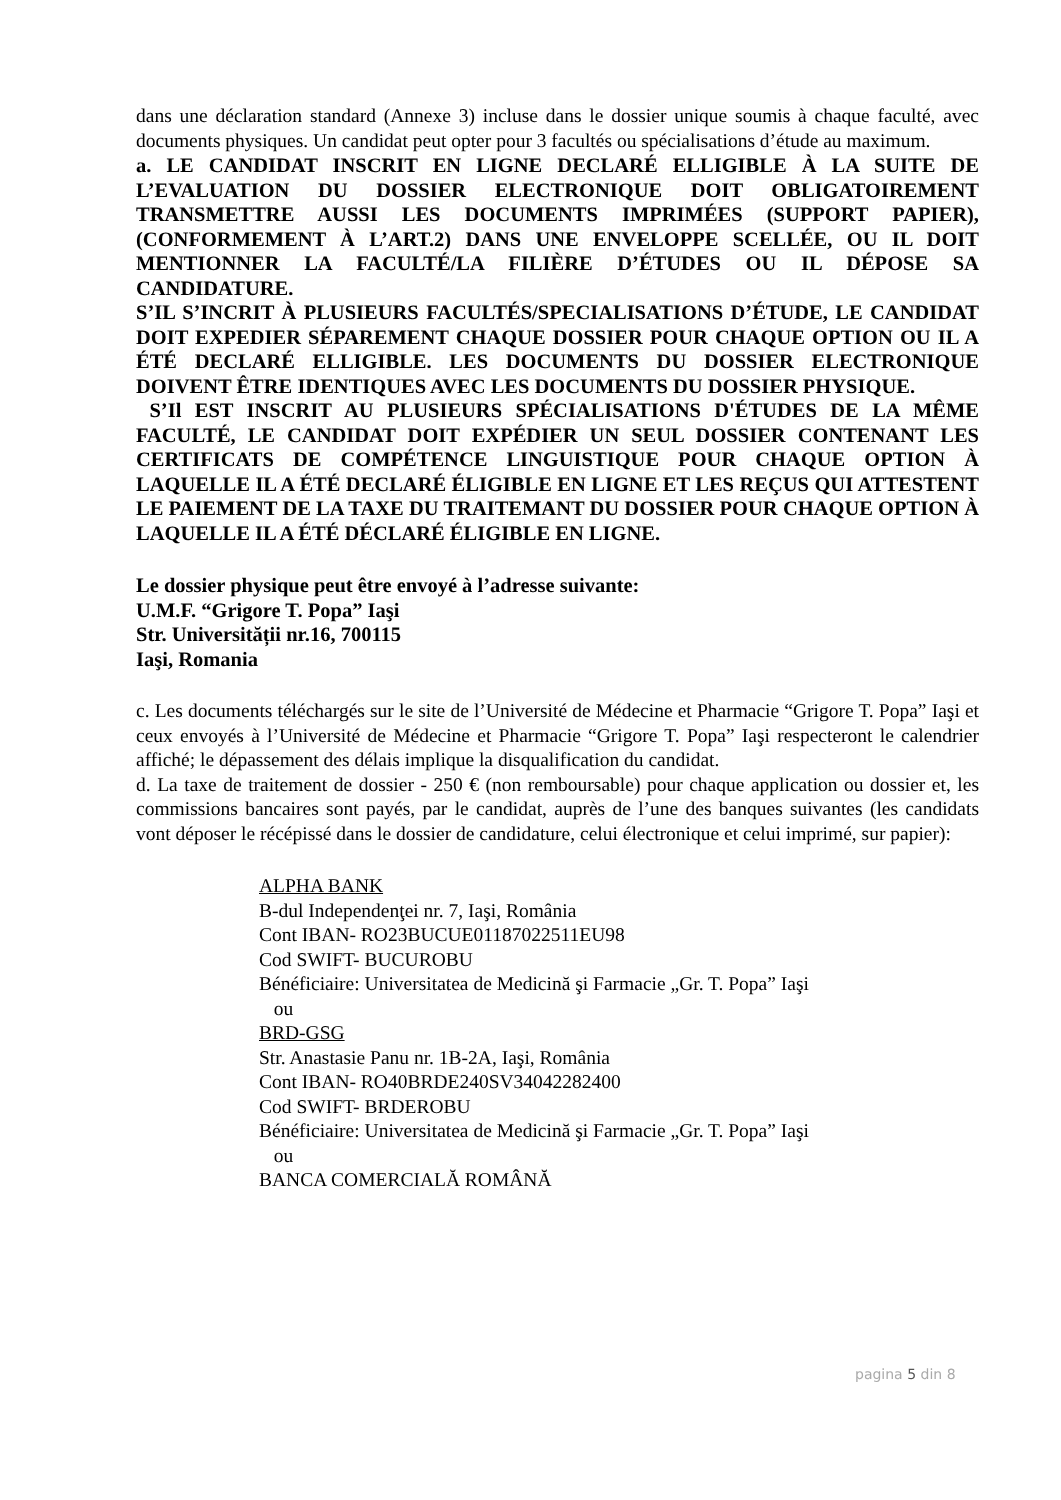dans une déclaration standard (Annexe 3) incluse dans le dossier unique soumis à chaque faculté, avec documents physiques. Un candidat peut opter pour 3 facultés ou spécialisations d’étude au maximum.
a. LE CANDIDAT INSCRIT EN LIGNE DECLARÉ ELLIGIBLE À LA SUITE DE L’EVALUATION DU DOSSIER ELECTRONIQUE DOIT OBLIGATOIREMENT TRANSMETTRE AUSSI LES DOCUMENTS IMPRIMÉES (SUPPORT PAPIER), (CONFORMEMENT À L’ART.2) DANS UNE ENVELOPPE SCELLÉE, OU IL DOIT MENTIONNER LA FACULTÉ/LA FILIÈRE D’ÉTUDES OU IL DÉPOSE SA CANDIDATURE.
S’IL S’INCRIT À PLUSIEURS FACULTÉS/SPECIALISATIONS D’ÉTUDE, LE CANDIDAT DOIT EXPEDIER SÉPAREMENT CHAQUE DOSSIER POUR CHAQUE OPTION OU IL A ÉTÉ DECLARÉ ELLIGIBLE. LES DOCUMENTS DU DOSSIER ELECTRONIQUE DOIVENT ÊTRE IDENTIQUES AVEC LES DOCUMENTS DU DOSSIER PHYSIQUE.
S’Il EST INSCRIT AU PLUSIEURS SPÉCIALISATIONS D'ÉTUDES DE LA MÊME FACULTÉ, LE CANDIDAT DOIT EXPÉDIER UN SEUL DOSSIER CONTENANT LES CERTIFICATS DE COMPÉTENCE LINGUISTIQUE POUR CHAQUE OPTION À LAQUELLE IL A ÉTÉ DECLARÉ ÉLIGIBLE EN LIGNE ET LES REÇUS QUI ATTESTENT LE PAIEMENT DE LA TAXE DU TRAITEMANT DU DOSSIER POUR CHAQUE OPTION À LAQUELLE IL A ÉTÉ DÉCLARÉ ÉLIGIBLE EN LIGNE.
Le dossier physique peut être envoyé à l’adresse suivante:
U.M.F. “Grigore T. Popa” Iaşi
Str. Universității nr.16, 700115
Iaşi, Romania
c. Les documents téléchargés sur le site de l’Université de Médecine et Pharmacie “Grigore T. Popa” Iaşi et ceux envoyés à l’Université de Médecine et Pharmacie “Grigore T. Popa” Iaşi respecteront le calendrier affiché; le dépassement des délais implique la disqualification du candidat.
d. La taxe de traitement de dossier - 250 € (non remboursable) pour chaque application ou dossier et, les commissions bancaires sont payés, par le candidat, auprès de l’une des banques suivantes (les candidats vont déposer le récépissé dans le dossier de candidature, celui électronique et celui imprimé, sur papier):
ALPHA BANK
B-dul Independenţei nr. 7, Iaşi, România
Cont IBAN- RO23BUCUE01187022511EU98
Cod SWIFT- BUCUROBU
Bénéficiaire: Universitatea de Medicină şi Farmacie „Gr. T. Popa” Iaşi
ou
BRD-GSG
Str. Anastasie Panu nr. 1B-2A, Iaşi, România
Cont IBAN- RO40BRDE240SV34042282400
Cod SWIFT- BRDEROBU
Bénéficiaire: Universitatea de Medicină şi Farmacie „Gr. T. Popa” Iaşi
ou
BANCA COMERCIALĂ ROMÂNĂ
pagina 5 din 8